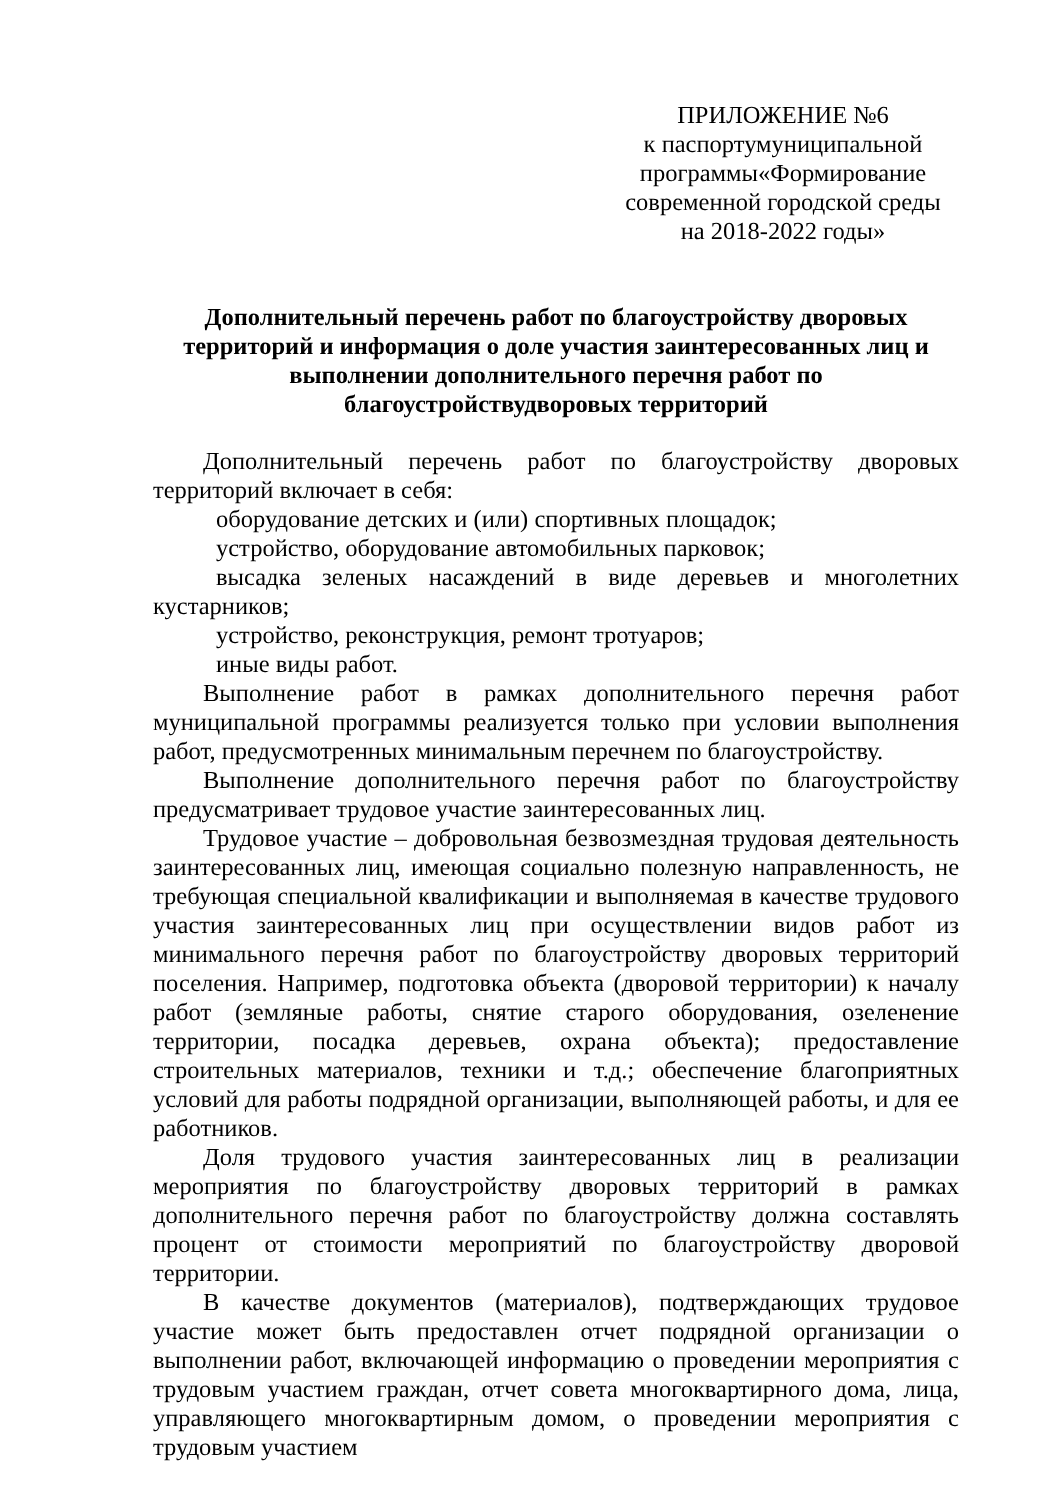ПРИЛОЖЕНИЕ №6
к паспортумуниципальной
программы«Формирование
современной городской среды
на 2018-2022 годы»
Дополнительный перечень работ по благоустройству дворовых территорий и информация о доле участия заинтересованных лиц и выполнении дополнительного перечня работ по благоустройствудворовых территорий
Дополнительный перечень работ по благоустройству дворовых территорий включает в себя:
оборудование детских и (или) спортивных площадок;
устройство, оборудование автомобильных парковок;
высадка зеленых насаждений в виде деревьев и многолетних кустарников;
устройство, реконструкция, ремонт тротуаров;
иные виды работ.
Выполнение работ в рамках дополнительного перечня работ муниципальной программы реализуется только при условии выполнения работ, предусмотренных минимальным перечнем по благоустройству.
Выполнение дополнительного перечня работ по благоустройству предусматривает трудовое участие заинтересованных лиц.
Трудовое участие – добровольная безвозмездная трудовая деятельность заинтересованных лиц, имеющая социально полезную направленность, не требующая специальной квалификации и выполняемая в качестве трудового участия заинтересованных лиц при осуществлении видов работ из минимального перечня работ по благоустройству дворовых территорий поселения. Например, подготовка объекта (дворовой территории) к началу работ (земляные работы, снятие старого оборудования, озеленение территории, посадка деревьев, охрана объекта); предоставление строительных материалов, техники и т.д.; обеспечение благоприятных условий для работы подрядной организации, выполняющей работы, и для ее работников.
Доля трудового участия заинтересованных лиц в реализации мероприятия по благоустройству дворовых территорий в рамках дополнительного перечня работ по благоустройству должна составлять процент от стоимости мероприятий по благоустройству дворовой территории.
В качестве документов (материалов), подтверждающих трудовое участие может быть предоставлен отчет подрядной организации о выполнении работ, включающей информацию о проведении мероприятия с трудовым участием граждан, отчет совета многоквартирного дома, лица, управляющего многоквартирным домом, о проведении мероприятия с трудовым участием